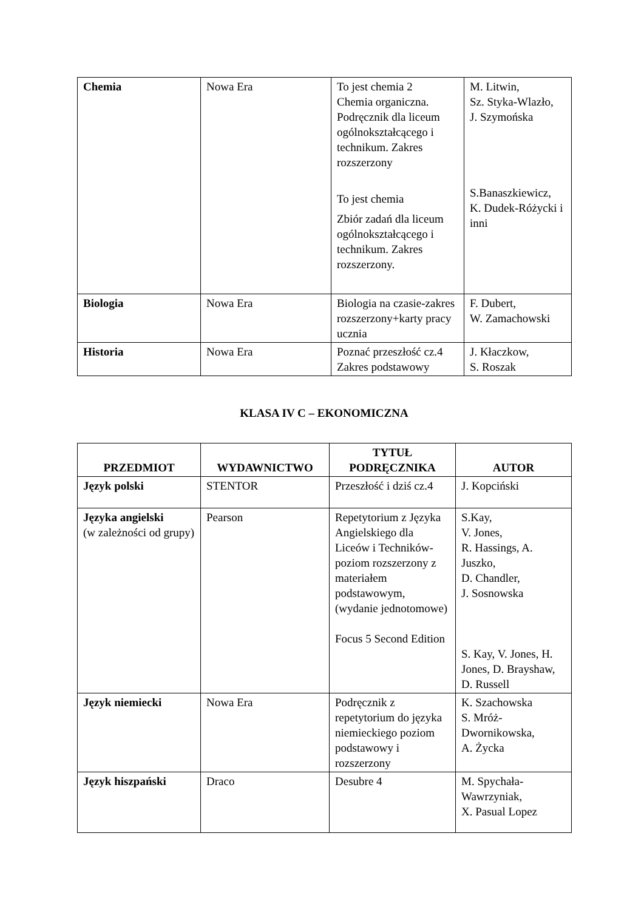| Chemia | Nowa Era | To jest chemia 2 Chemia organiczna. Podręcznik dla liceum ogólnokształcącego i technikum. Zakres rozszerzony To jest chemia Zbiór zadań dla liceum ogólnokształcącego i technikum. Zakres rozszerzony. | M. Litwin, Sz. Styka-Wlazło, J. Szymońska S.Banaszkiewicz, K. Dudek-Różycki i inni |
| Biologia | Nowa Era | Biologia na czasie-zakres rozszerzony+karty pracy ucznia | F. Dubert, W. Zamachowski |
| Historia | Nowa Era | Poznać przeszłość cz.4 Zakres podstawowy | J. Kłaczkow, S. Roszak |
KLASA IV C – EKONOMICZNA
| PRZEDMIOT | WYDAWNICTWO | TYTUŁ PODRĘCZNIKA | AUTOR |
| --- | --- | --- | --- |
| Język polski | STENTOR | Przeszłość i dziś cz.4 | J. Kopciński |
| Języka angielski (w zależności od grupy) | Pearson | Repetytorium z Języka Angielskiego dla Liceów i Techników- poziom rozszerzony z materiałem podstawowym, (wydanie jednotomowe) Focus 5 Second Edition | S.Kay, V. Jones, R. Hassings, A. Juszko, D. Chandler, J. Sosnowska S. Kay, V. Jones, H. Jones, D. Brayshaw, D. Russell |
| Język niemiecki | Nowa Era | Podręcznik z repetytorium do języka niemieckiego poziom podstawowy i rozszerzony | K. Szachowska S. Mróż-Dwornikowska, A. Życka |
| Język hiszpański | Draco | Desubre 4 | M. Spychała-Wawrzyniak, X. Pasual Lopez |